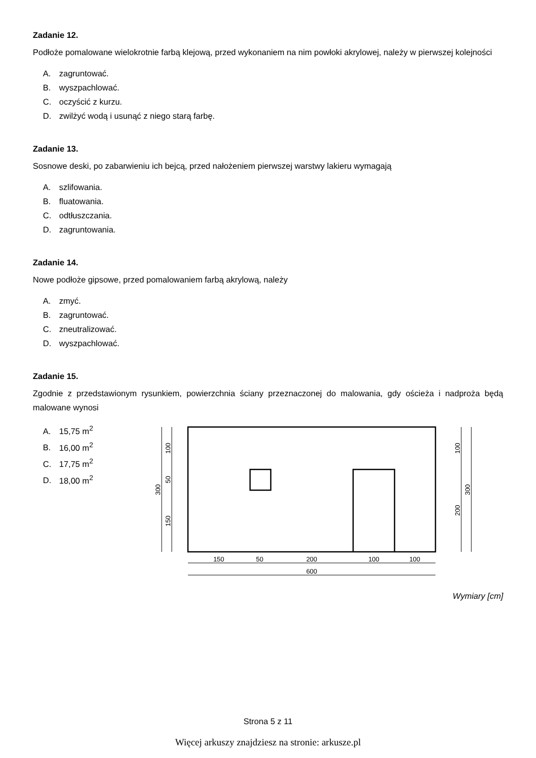Zadanie 12.
Podłoże pomalowane wielokrotnie farbą klejową, przed wykonaniem na nim powłoki akrylowej, należy w pierwszej kolejności
A. zagruntować.
B. wyszpachlować.
C. oczyścić z kurzu.
D. zwilżyć wodą i usunąć z niego starą farbę.
Zadanie 13.
Sosnowe deski, po zabarwieniu ich bejcą, przed nałożeniem pierwszej warstwy lakieru wymagają
A. szlifowania.
B. fluatowania.
C. odtłuszczania.
D. zagruntowania.
Zadanie 14.
Nowe podłoże gipsowe, przed pomalowaniem farbą akrylową, należy
A. zmyć.
B. zagruntować.
C. zneutralizować.
D. wyszpachlować.
Zadanie 15.
Zgodnie z przedstawionym rysunkiem, powierzchnia ściany przeznaczonej do malowania, gdy ościeża i nadproża będą malowane wynosi
A. 15,75 m<sup>2</sup>
B. 16,00 m<sup>2</sup>
C. 17,75 m<sup>2</sup>
D. 18,00 m<sup>2</sup>
150
50
200
100
100
600
300
100
50
150
100
200
300
Wymiary [cm]
Strona 5 z 11
Więcej arkuszy znajdziesz na stronie: arkusze.pl